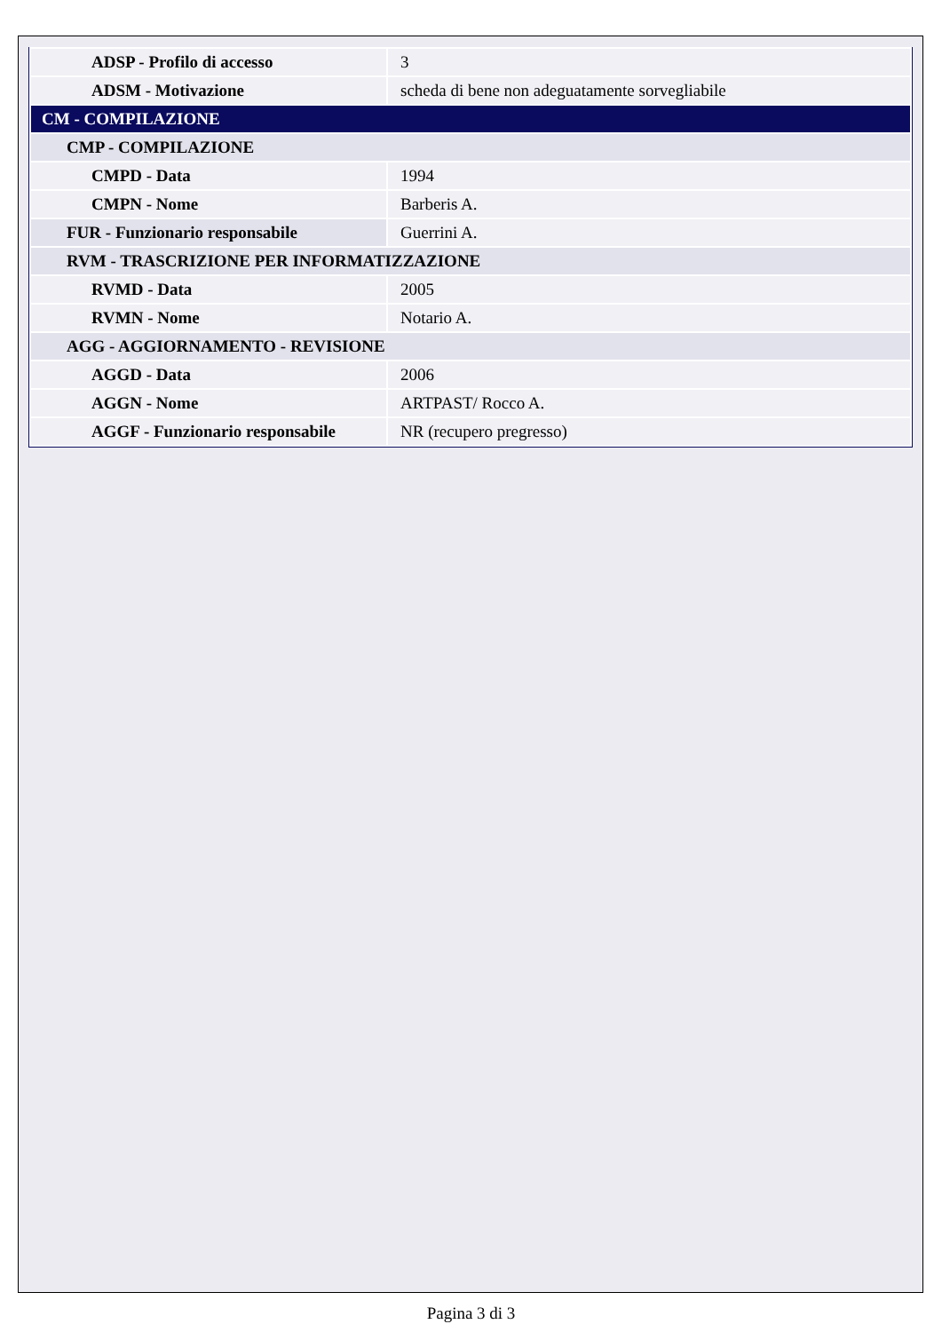| ADSP - Profilo di accesso | 3 |
| ADSM - Motivazione | scheda di bene non adeguatamente sorvegliabile |
| CM - COMPILAZIONE | |
| CMP - COMPILAZIONE | |
| CMPD - Data | 1994 |
| CMPN - Nome | Barberis A. |
| FUR - Funzionario responsabile | Guerrini A. |
| RVM - TRASCRIZIONE PER INFORMATIZZAZIONE | |
| RVMD - Data | 2005 |
| RVMN - Nome | Notario A. |
| AGG - AGGIORNAMENTO - REVISIONE | |
| AGGD - Data | 2006 |
| AGGN - Nome | ARTPAST/ Rocco A. |
| AGGF - Funzionario responsabile | NR (recupero pregresso) |
Pagina 3 di 3